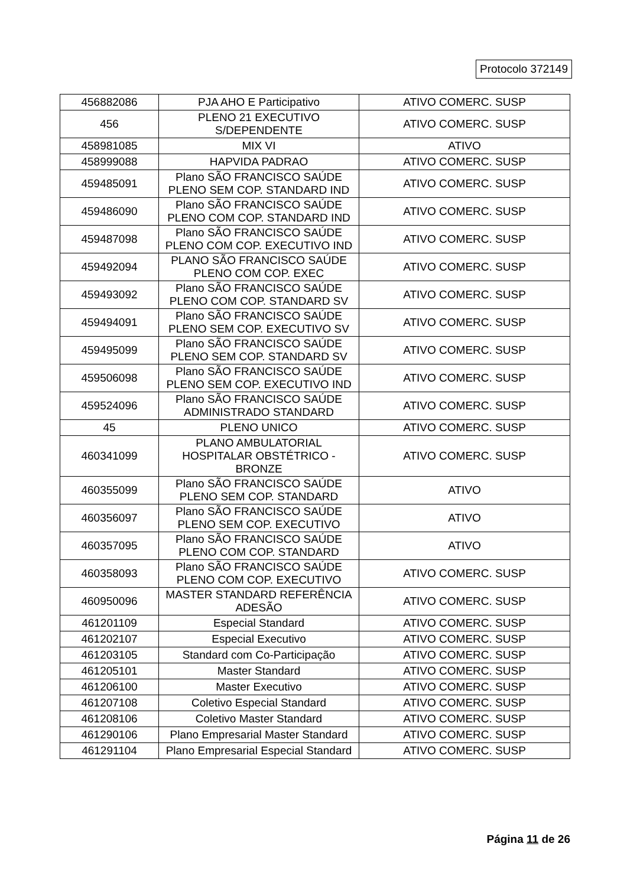Protocolo 372149
| 456882086 | PJA AHO E Participativo | ATIVO COMERC. SUSP |
| 456 | PLENO 21 EXECUTIVO S/DEPENDENTE | ATIVO COMERC. SUSP |
| 458981085 | MIX VI | ATIVO |
| 458999088 | HAPVIDA PADRAO | ATIVO COMERC. SUSP |
| 459485091 | Plano SÃO FRANCISCO SAÚDE PLENO SEM COP. STANDARD IND | ATIVO COMERC. SUSP |
| 459486090 | Plano SÃO FRANCISCO SAÚDE PLENO COM COP. STANDARD IND | ATIVO COMERC. SUSP |
| 459487098 | Plano SÃO FRANCISCO SAÚDE PLENO COM COP. EXECUTIVO IND | ATIVO COMERC. SUSP |
| 459492094 | PLANO SÃO FRANCISCO SAÚDE PLENO COM COP. EXEC | ATIVO COMERC. SUSP |
| 459493092 | Plano SÃO FRANCISCO SAÚDE PLENO COM COP. STANDARD SV | ATIVO COMERC. SUSP |
| 459494091 | Plano SÃO FRANCISCO SAÚDE PLENO SEM COP. EXECUTIVO SV | ATIVO COMERC. SUSP |
| 459495099 | Plano SÃO FRANCISCO SAÚDE PLENO SEM COP. STANDARD SV | ATIVO COMERC. SUSP |
| 459506098 | Plano SÃO FRANCISCO SAÚDE PLENO SEM COP. EXECUTIVO IND | ATIVO COMERC. SUSP |
| 459524096 | Plano SÃO FRANCISCO SAÚDE ADMINISTRADO STANDARD | ATIVO COMERC. SUSP |
| 45 | PLENO UNICO | ATIVO COMERC. SUSP |
| 460341099 | PLANO AMBULATORIAL HOSPITALAR OBSTÉTRICO - BRONZE | ATIVO COMERC. SUSP |
| 460355099 | Plano SÃO FRANCISCO SAÚDE PLENO SEM COP. STANDARD | ATIVO |
| 460356097 | Plano SÃO FRANCISCO SAÚDE PLENO SEM COP. EXECUTIVO | ATIVO |
| 460357095 | Plano SÃO FRANCISCO SAÚDE PLENO COM COP. STANDARD | ATIVO |
| 460358093 | Plano SÃO FRANCISCO SAÚDE PLENO COM COP. EXECUTIVO | ATIVO COMERC. SUSP |
| 460950096 | MASTER STANDARD REFERÊNCIA ADESÃO | ATIVO COMERC. SUSP |
| 461201109 | Especial Standard | ATIVO COMERC. SUSP |
| 461202107 | Especial Executivo | ATIVO COMERC. SUSP |
| 461203105 | Standard com Co-Participação | ATIVO COMERC. SUSP |
| 461205101 | Master Standard | ATIVO COMERC. SUSP |
| 461206100 | Master Executivo | ATIVO COMERC. SUSP |
| 461207108 | Coletivo Especial Standard | ATIVO COMERC. SUSP |
| 461208106 | Coletivo Master Standard | ATIVO COMERC. SUSP |
| 461290106 | Plano Empresarial Master Standard | ATIVO COMERC. SUSP |
| 461291104 | Plano Empresarial Especial Standard | ATIVO COMERC. SUSP |
Página 11 de 26